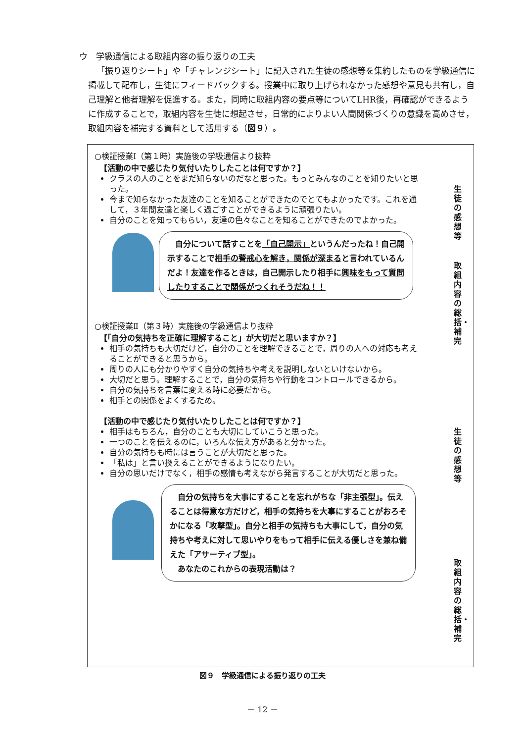ウ　学級通信による取組内容の振り返りの工夫
「振り返りシート」や「チャレンジシート」に記入された生徒の感想等を集約したものを学級通信に掲載して配布し，生徒にフィードバックする。授業中に取り上げられなかった感想や意見も共有し，自己理解と他者理解を促進する。また，同時に取組内容の要点等についてLHR後，再確認ができるように作成することで，取組内容を生徒に想起させ，日常的によりよい人間関係づくりの意識を高めさせ，取組内容を補完する資料として活用する（図９）。
生徒の感想等
取組内容の総括・補完
生徒の感想等
取組内容の総括・補完
○検証授業Ⅰ（第１時）実施後の学級通信より抜粋
【活動の中で感じたり気付いたりしたことは何ですか？】
クラスの人のことをまだ知らないのだなと思った。もっとみんなのことを知りたいと思った。
今まで知らなかった友達のことを知ることができたのでとてもよかったです。これを通して，３年間友達と楽しく過ごすことができるように頑張りたい。
自分のことを知ってもらい，友達の色々なことを知ることができたのでよかった。
　自分について話すことを「自己開示」というんだったね！自己開示することで相手の警戒心を解き，関係が深まると言われているんだよ！友達を作るときは，自己開示したり相手に興味をもって質問したりすることで関係がつくれそうだね！！
○検証授業Ⅱ（第３時）実施後の学級通信より抜粋
【「自分の気持ちを正確に理解すること」が大切だと思いますか？】
相手の気持ちも大切だけど，自分のことを理解できることで，周りの人への対応も考えることができると思うから。
周りの人にも分かりやすく自分の気持ちや考えを説明しないといけないから。
大切だと思う。理解することで，自分の気持ちや行動をコントロールできるから。
自分の気持ちを言葉に変える時に必要だから。
相手との関係をよくするため。
【活動の中で感じたり気付いたりしたことは何ですか？】
相手はもちろん，自分のことも大切にしていこうと思った。
一つのことを伝えるのに，いろんな伝え方があると分かった。
自分の気持ちも時には言うことが大切だと思った。
「私は」と言い換えることができるようになりたい。
自分の思いだけでなく，相手の感情も考えながら発言することが大切だと思った。
　自分の気持ちを大事にすることを忘れがちな「非主張型」。伝えることは得意な方だけど，相手の気持ちを大事にすることがおろそかになる「攻撃型」。自分と相手の気持ちも大事にして，自分の気持ちや考えに対して思いやりをもって相手に伝える優しさを兼ね備えた「アサーティブ型」。
　あなたのこれからの表現活動は？
図９　学級通信による振り返りの工夫
－ 12 －